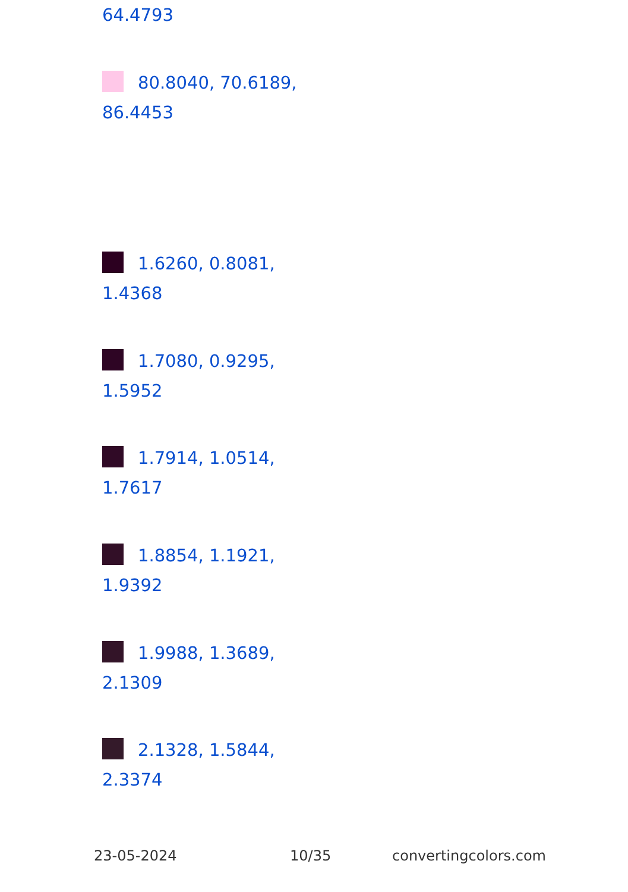64.4793
80.8040, 70.6189, 86.4453
1.6260, 0.8081, 1.4368
1.7080, 0.9295, 1.5952
1.7914, 1.0514, 1.7617
1.8854, 1.1921, 1.9392
1.9988, 1.3689, 2.1309
2.1328, 1.5844, 2.3374
23-05-2024 10/35 convertingcolors.com